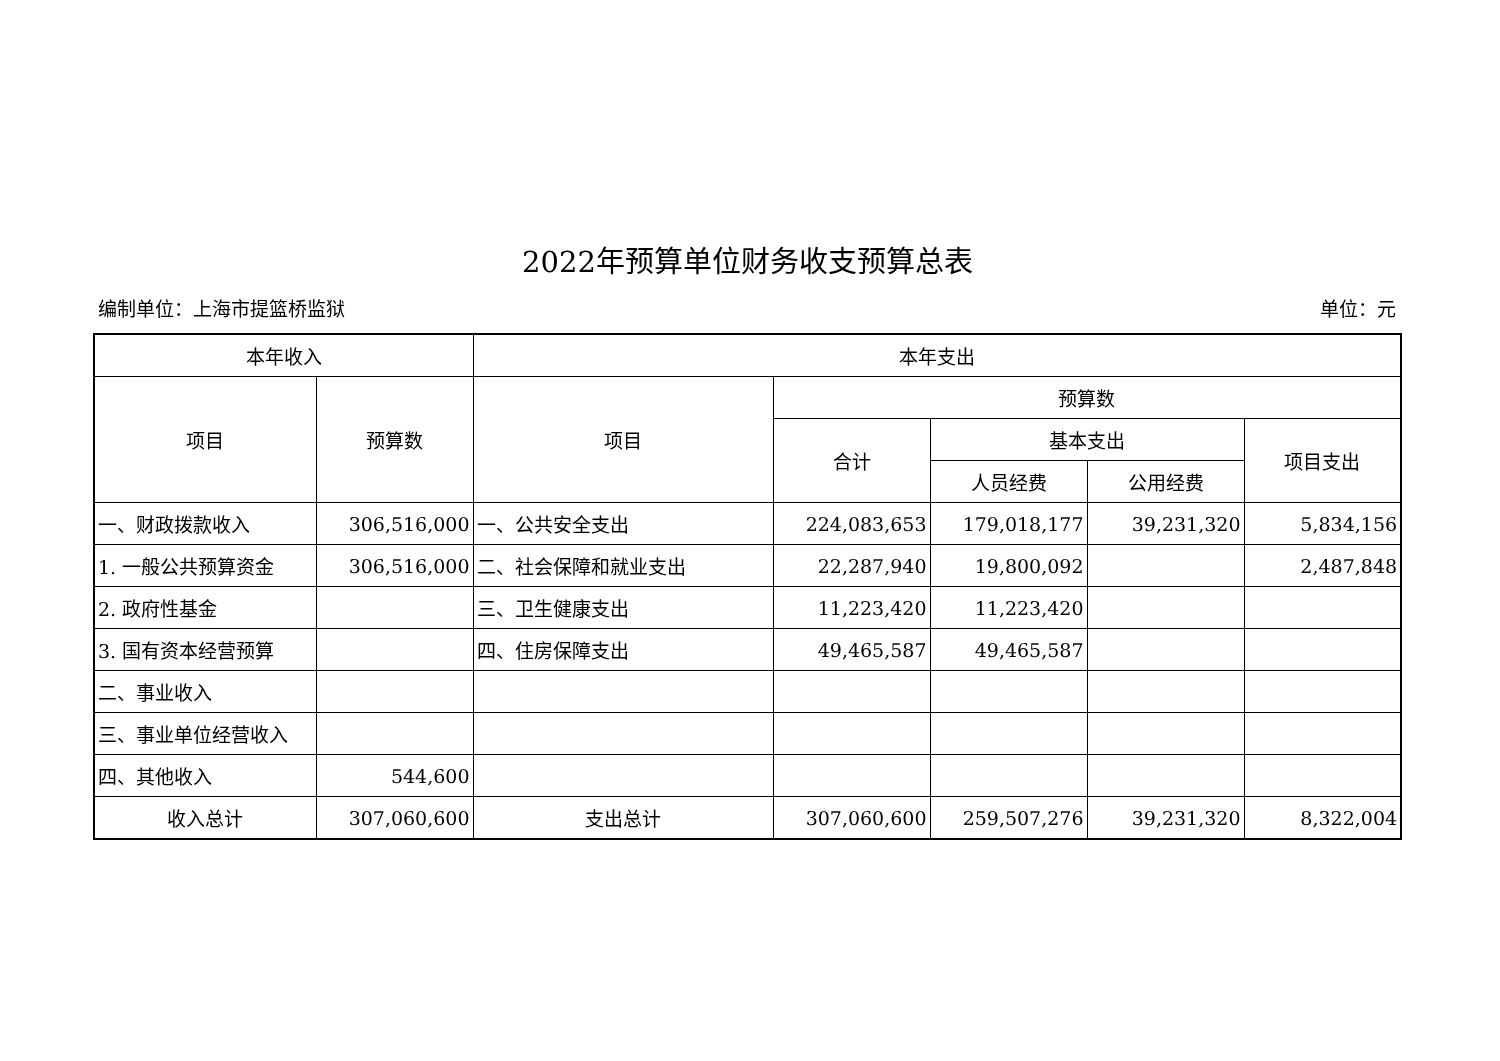2022年预算单位财务收支预算总表
编制单位：上海市提篮桥监狱 单位：元
| 本年收入 | | 本年支出 | | | | |
| --- | --- | --- | --- | --- | --- | --- |
| 项目 | 预算数 | 项目 | 预算数 | | | |
| | | | 合计 | 基本支出 | | 项目支出 |
| | | | | 人员经费 | 公用经费 | |
| 一、财政拨款收入 | 306,516,000 | 一、公共安全支出 | 224,083,653 | 179,018,177 | 39,231,320 | 5,834,156 |
| 1. 一般公共预算资金 | 306,516,000 | 二、社会保障和就业支出 | 22,287,940 | 19,800,092 | | 2,487,848 |
| 2. 政府性基金 | | 三、卫生健康支出 | 11,223,420 | 11,223,420 | | |
| 3. 国有资本经营预算 | | 四、住房保障支出 | 49,465,587 | 49,465,587 | | |
| 二、事业收入 | | | | | | |
| 三、事业单位经营收入 | | | | | | |
| 四、其他收入 | 544,600 | | | | | |
| 收入总计 | 307,060,600 | 支出总计 | 307,060,600 | 259,507,276 | 39,231,320 | 8,322,004 |